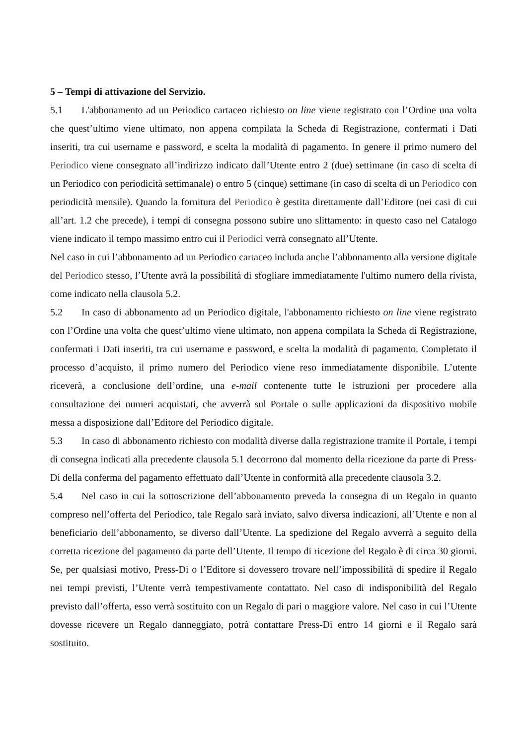5 – Tempi di attivazione del Servizio.
5.1 L'abbonamento ad un Periodico cartaceo richiesto on line viene registrato con l’Ordine una volta che quest’ultimo viene ultimato, non appena compilata la Scheda di Registrazione, confermati i Dati inseriti, tra cui username e password, e scelta la modalità di pagamento. In genere il primo numero del Periodico viene consegnato all’indirizzo indicato dall’Utente entro 2 (due) settimane (in caso di scelta di un Periodico con periodicità settimanale) o entro 5 (cinque) settimane (in caso di scelta di un Periodico con periodicità mensile). Quando la fornitura del Periodico è gestita direttamente dall’Editore (nei casi di cui all’art. 1.2 che precede), i tempi di consegna possono subire uno slittamento: in questo caso nel Catalogo viene indicato il tempo massimo entro cui il Periodici verrà consegnato all’Utente.
Nel caso in cui l’abbonamento ad un Periodico cartaceo includa anche l’abbonamento alla versione digitale del Periodico stesso, l’Utente avrà la possibilità di sfogliare immediatamente l'ultimo numero della rivista, come indicato nella clausola 5.2.
5.2 In caso di abbonamento ad un Periodico digitale, l'abbonamento richiesto on line viene registrato con l’Ordine una volta che quest’ultimo viene ultimato, non appena compilata la Scheda di Registrazione, confermati i Dati inseriti, tra cui username e password, e scelta la modalità di pagamento. Completato il processo d’acquisto, il primo numero del Periodico viene reso immediatamente disponibile. L’utente riceverà, a conclusione dell’ordine, una e-mail contenente tutte le istruzioni per procedere alla consultazione dei numeri acquistati, che avverrà sul Portale o sulle applicazioni da dispositivo mobile messa a disposizione dall’Editore del Periodico digitale.
5.3 In caso di abbonamento richiesto con modalità diverse dalla registrazione tramite il Portale, i tempi di consegna indicati alla precedente clausola 5.1 decorrono dal momento della ricezione da parte di Press-Di della conferma del pagamento effettuato dall’Utente in conformità alla precedente clausola 3.2.
5.4 Nel caso in cui la sottoscrizione dell’abbonamento preveda la consegna di un Regalo in quanto compreso nell’offerta del Periodico, tale Regalo sarà inviato, salvo diversa indicazioni, all’Utente e non al beneficiario dell’abbonamento, se diverso dall’Utente. La spedizione del Regalo avverrà a seguito della corretta ricezione del pagamento da parte dell’Utente. Il tempo di ricezione del Regalo è di circa 30 giorni. Se, per qualsiasi motivo, Press-Di o l’Editore si dovessero trovare nell’impossibilità di spedire il Regalo nei tempi previsti, l’Utente verrà tempestivamente contattato. Nel caso di indisponibilità del Regalo previsto dall’offerta, esso verrà sostituito con un Regalo di pari o maggiore valore. Nel caso in cui l’Utente dovesse ricevere un Regalo danneggiato, potrà contattare Press-Di entro 14 giorni e il Regalo sarà sostituito.